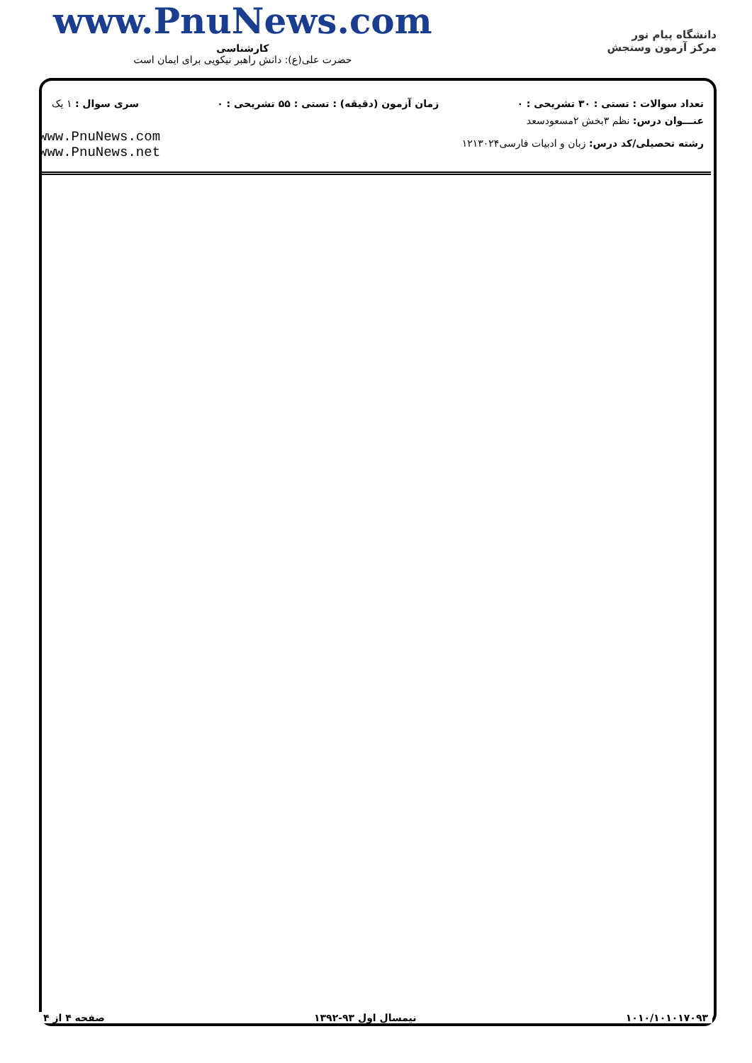www.PnuNews.com
کارشناسی
حضرت علی(ع): دانش راهبر نیکویی برای ایمان است
دانشگاه پیام نور
مرکز آزمون وسنجش
تعداد سوالات : تستی : ۳۰ تشریحی : ۰ زمان آزمون (دقیقه) : تستی : ۵۵ تشریحی : ۰ سری سوال : ۱ یک
عنـــوان درس: نظم ۳بخش ۲مسعودسعد
رشته تحصیلی/کد درس: زبان و ادبیات فارسی۱۲۱۳۰۲۴
www.PnuNews.com
www.PnuNews.net
۱۰۱۰/۱۰۱۰۱۷۰۹۳ نیمسال اول ۹۳-۱۳۹۲ صفحه ۴ از ۴